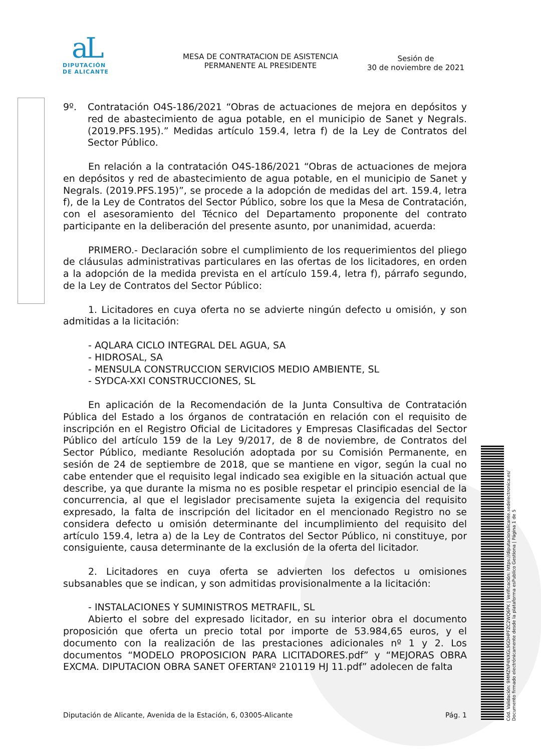aL
DIPUTACIÓN
DE ALICANTE
MESA DE CONTRATACION DE ASISTENCIA
PERMANENTE AL PRESIDENTE
Sesión de
30 de noviembre de 2021
9º. Contratación O4S-186/2021 “Obras de actuaciones de mejora en depósitos y red de abastecimiento de agua potable, en el municipio de Sanet y Negrals. (2019.PFS.195).” Medidas artículo 159.4, letra f) de la Ley de Contratos del Sector Público.
En relación a la contratación O4S-186/2021 “Obras de actuaciones de mejora en depósitos y red de abastecimiento de agua potable, en el municipio de Sanet y Negrals. (2019.PFS.195)”, se procede a la adopción de medidas del art. 159.4, letra f), de la Ley de Contratos del Sector Público, sobre los que la Mesa de Contratación, con el asesoramiento del Técnico del Departamento proponente del contrato participante en la deliberación del presente asunto, por unanimidad, acuerda:
PRIMERO.- Declaración sobre el cumplimiento de los requerimientos del pliego de cláusulas administrativas particulares en las ofertas de los licitadores, en orden a la adopción de la medida prevista en el artículo 159.4, letra f), párrafo segundo, de la Ley de Contratos del Sector Público:
1. Licitadores en cuya oferta no se advierte ningún defecto u omisión, y son admitidas a la licitación:
- AQLARA CICLO INTEGRAL DEL AGUA, SA
- HIDROSAL, SA
- MENSULA CONSTRUCCION SERVICIOS MEDIO AMBIENTE, SL
- SYDCA-XXI CONSTRUCCIONES, SL
En aplicación de la Recomendación de la Junta Consultiva de Contratación Pública del Estado a los órganos de contratación en relación con el requisito de inscripción en el Registro Oficial de Licitadores y Empresas Clasificadas del Sector Público del artículo 159 de la Ley 9/2017, de 8 de noviembre, de Contratos del Sector Público, mediante Resolución adoptada por su Comisión Permanente, en sesión de 24 de septiembre de 2018, que se mantiene en vigor, según la cual no cabe entender que el requisito legal indicado sea exigible en la situación actual que describe, ya que durante la misma no es posible respetar el principio esencial de la concurrencia, al que el legislador precisamente sujeta la exigencia del requisito expresado, la falta de inscripción del licitador en el mencionado Registro no se considera defecto u omisión determinante del incumplimiento del requisito del artículo 159.4, letra a) de la Ley de Contratos del Sector Público, ni constituye, por consiguiente, causa determinante de la exclusión de la oferta del licitador.
2. Licitadores en cuya oferta se advierten los defectos u omisiones subsanables que se indican, y son admitidas provisionalmente a la licitación:
- INSTALACIONES Y SUMINISTROS METRAFIL, SL
Abierto el sobre del expresado licitador, en su interior obra el documento proposición que oferta un precio total por importe de 53.984,65 euros, y el documento con la realización de las prestaciones adicionales nº 1 y 2. Los documentos “MODELO PROPOSICION PARA LICITADORES.pdf” y “MEJORAS OBRA EXCMA. DIPUTACION OBRA SANET OFERTANº 210119 HJ 11.pdf” adolecen de falta
Diputación de Alicante, Avenida de la Estación, 6, 03005-Alicante Pág. 1
Cód. Validación: 9MMZNP4NXGL9GDHPFZC2WQ6PK | Verificación: https://diputacionalicante.sedelectronica.es/
Documento firmado electrónicamente desde la plataforma esPublico Gestiona | Página 1 de 5